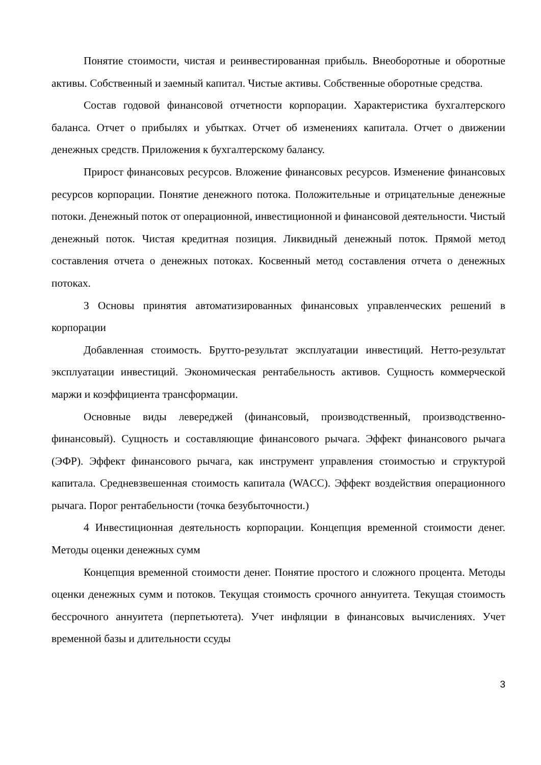Понятие стоимости, чистая и реинвестированная прибыль. Внеоборотные и оборотные активы. Собственный и заемный капитал. Чистые активы. Собственные оборотные средства.
Состав годовой финансовой отчетности корпорации. Характеристика бухгалтерского баланса. Отчет о прибылях и убытках. Отчет об изменениях капитала. Отчет о движении денежных средств. Приложения к бухгалтерскому балансу.
Прирост финансовых ресурсов. Вложение финансовых ресурсов. Изменение финансовых ресурсов корпорации. Понятие денежного потока. Положительные и отрицательные денежные потоки. Денежный поток от операционной, инвестиционной и финансовой деятельности. Чистый денежный поток. Чистая кредитная позиция. Ликвидный денежный поток. Прямой метод составления отчета о денежных потоках. Косвенный метод составления отчета о денежных потоках.
3 Основы принятия автоматизированных финансовых управленческих решений в корпорации
Добавленная стоимость. Брутто-результат эксплуатации инвестиций. Нетто-результат эксплуатации инвестиций. Экономическая рентабельность активов. Сущность коммерческой маржи и коэффициента трансформации.
Основные виды левереджей (финансовый, производственный, производственно-финансовый). Сущность и составляющие финансового рычага. Эффект финансового рычага (ЭФР). Эффект финансового рычага, как инструмент управления стоимостью и структурой капитала. Средневзвешенная стоимость капитала (WACC). Эффект воздействия операционного рычага. Порог рентабельности (точка безубыточности.)
4 Инвестиционная деятельность корпорации. Концепция временной стоимости денег. Методы оценки денежных сумм
Концепция временной стоимости денег. Понятие простого и сложного процента. Методы оценки денежных сумм и потоков. Текущая стоимость срочного аннуитета. Текущая стоимость бессрочного аннуитета (перпетьютета). Учет инфляции в финансовых вычислениях. Учет временной базы и длительности ссуды
3